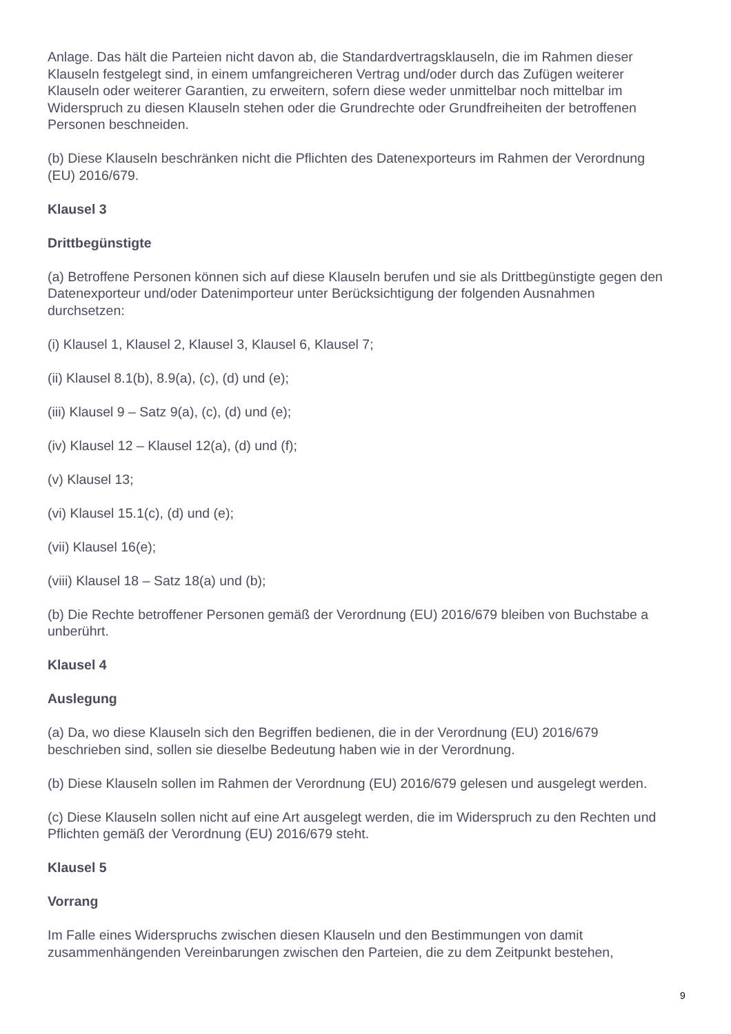Anlage. Das hält die Parteien nicht davon ab, die Standardvertragsklauseln, die im Rahmen dieser Klauseln festgelegt sind, in einem umfangreicheren Vertrag und/oder durch das Zufügen weiterer Klauseln oder weiterer Garantien, zu erweitern, sofern diese weder unmittelbar noch mittelbar im Widerspruch zu diesen Klauseln stehen oder die Grundrechte oder Grundfreiheiten der betroffenen Personen beschneiden.
(b) Diese Klauseln beschränken nicht die Pflichten des Datenexporteurs im Rahmen der Verordnung (EU) 2016/679.
Klausel 3
Drittbegünstigte
(a) Betroffene Personen können sich auf diese Klauseln berufen und sie als Drittbegünstigte gegen den Datenexporteur und/oder Datenimporteur unter Berücksichtigung der folgenden Ausnahmen durchsetzen:
(i) Klausel 1, Klausel 2, Klausel 3, Klausel 6, Klausel 7;
(ii) Klausel 8.1(b), 8.9(a), (c), (d) und (e);
(iii) Klausel 9 – Satz 9(a), (c), (d) und (e);
(iv) Klausel 12 – Klausel 12(a), (d) und (f);
(v) Klausel 13;
(vi) Klausel 15.1(c), (d) und (e);
(vii) Klausel 16(e);
(viii) Klausel 18 – Satz 18(a) und (b);
(b) Die Rechte betroffener Personen gemäß der Verordnung (EU) 2016/679 bleiben von Buchstabe a unberührt.
Klausel 4
Auslegung
(a) Da, wo diese Klauseln sich den Begriffen bedienen, die in der Verordnung (EU) 2016/679 beschrieben sind, sollen sie dieselbe Bedeutung haben wie in der Verordnung.
(b) Diese Klauseln sollen im Rahmen der Verordnung (EU) 2016/679 gelesen und ausgelegt werden.
(c) Diese Klauseln sollen nicht auf eine Art ausgelegt werden, die im Widerspruch zu den Rechten und Pflichten gemäß der Verordnung (EU) 2016/679 steht.
Klausel 5
Vorrang
Im Falle eines Widerspruchs zwischen diesen Klauseln und den Bestimmungen von damit zusammenhängenden Vereinbarungen zwischen den Parteien, die zu dem Zeitpunkt bestehen,
9